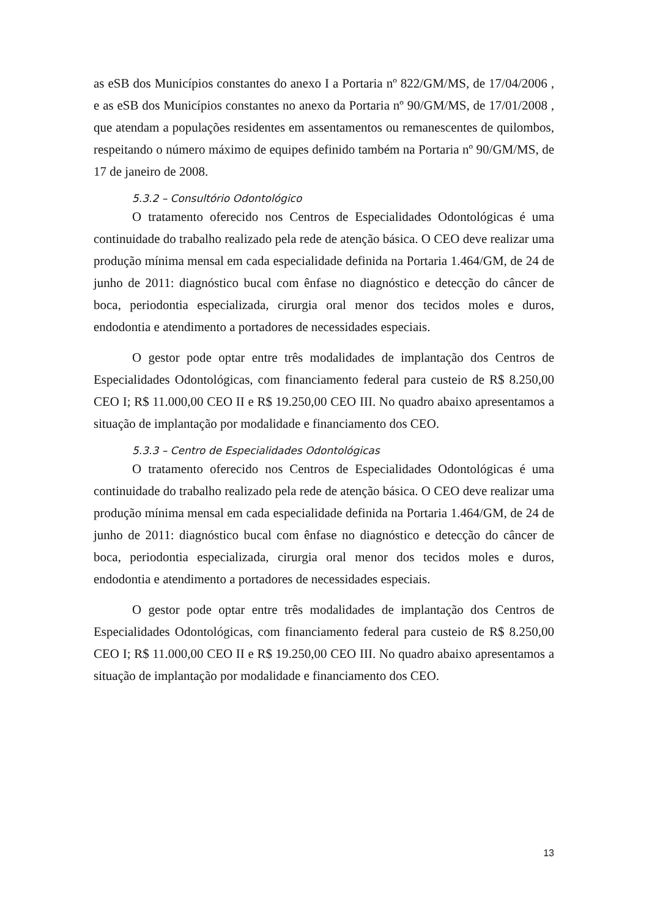as eSB dos Municípios constantes do anexo I a Portaria nº 822/GM/MS, de 17/04/2006 , e as eSB dos Municípios constantes no anexo da Portaria nº 90/GM/MS, de 17/01/2008 , que atendam a populações residentes em assentamentos ou remanescentes de quilombos, respeitando o número máximo de equipes definido também na Portaria nº 90/GM/MS, de 17 de janeiro de 2008.
5.3.2 – Consultório Odontológico
O tratamento oferecido nos Centros de Especialidades Odontológicas é uma continuidade do trabalho realizado pela rede de atenção básica. O CEO deve realizar uma produção mínima mensal em cada especialidade definida na Portaria 1.464/GM, de 24 de junho de 2011: diagnóstico bucal com ênfase no diagnóstico e detecção do câncer de boca, periodontia especializada, cirurgia oral menor dos tecidos moles e duros, endodontia e atendimento a portadores de necessidades especiais.
O gestor pode optar entre três modalidades de implantação dos Centros de Especialidades Odontológicas, com financiamento federal para custeio de R$ 8.250,00 CEO I; R$ 11.000,00 CEO II e R$ 19.250,00 CEO III. No quadro abaixo apresentamos a situação de implantação por modalidade e financiamento dos CEO.
5.3.3 – Centro de Especialidades Odontológicas
O tratamento oferecido nos Centros de Especialidades Odontológicas é uma continuidade do trabalho realizado pela rede de atenção básica. O CEO deve realizar uma produção mínima mensal em cada especialidade definida na Portaria 1.464/GM, de 24 de junho de 2011: diagnóstico bucal com ênfase no diagnóstico e detecção do câncer de boca, periodontia especializada, cirurgia oral menor dos tecidos moles e duros, endodontia e atendimento a portadores de necessidades especiais.
O gestor pode optar entre três modalidades de implantação dos Centros de Especialidades Odontológicas, com financiamento federal para custeio de R$ 8.250,00 CEO I; R$ 11.000,00 CEO II e R$ 19.250,00 CEO III. No quadro abaixo apresentamos a situação de implantação por modalidade e financiamento dos CEO.
13